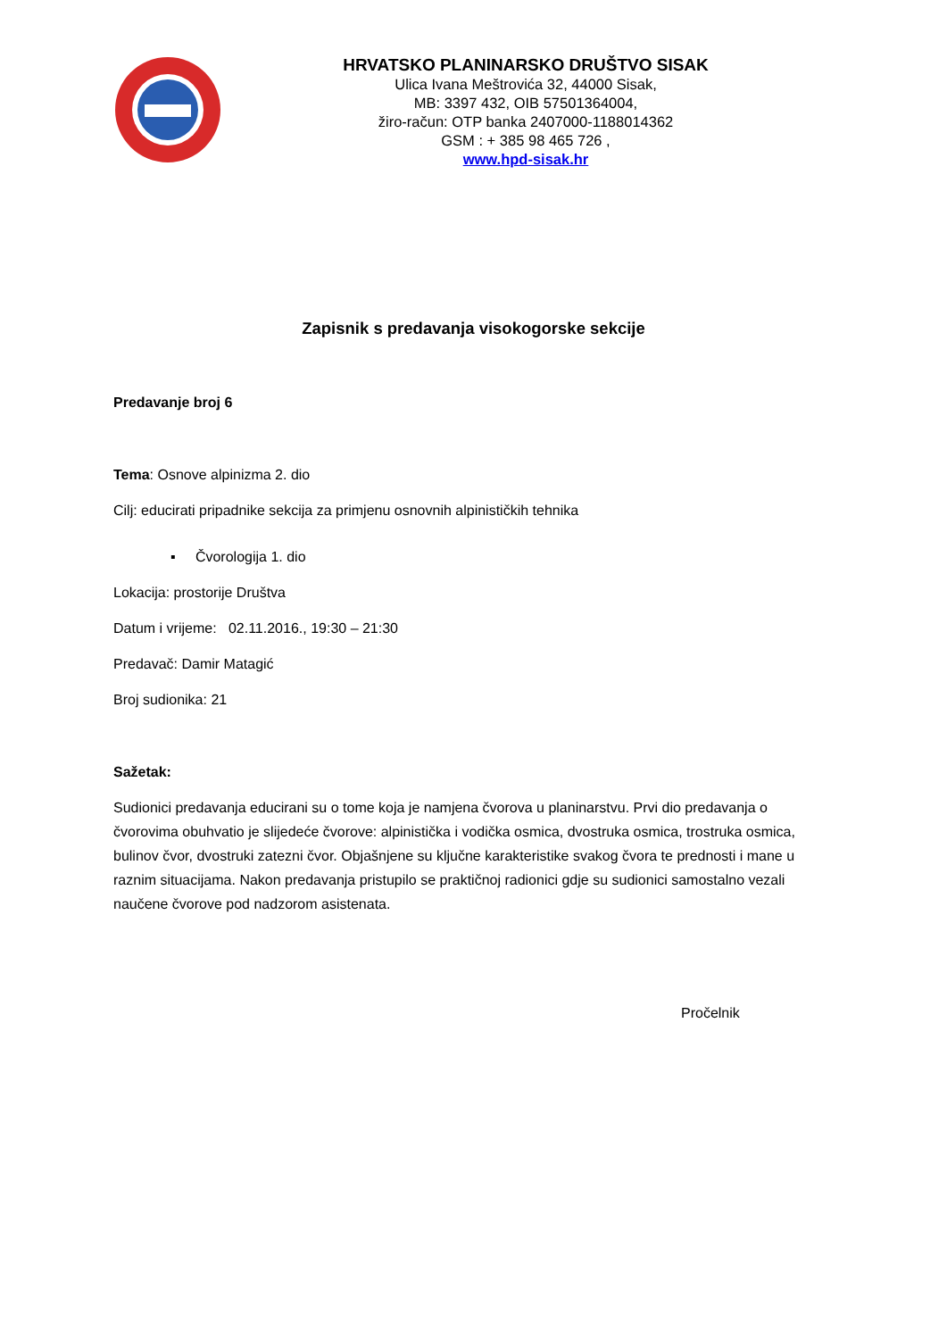HRVATSKO PLANINARSKO DRUŠTVO SISAK
Ulica Ivana Meštrovića 32, 44000 Sisak,
MB: 3397 432, OIB 57501364004,
žiro-račun: OTP banka 2407000-1188014362
GSM : + 385 98 465 726 ,
www.hpd-sisak.hr
Zapisnik s predavanja visokogorske sekcije
Predavanje broj 6
Tema: Osnove alpinizma 2. dio
Cilj: educirati pripadnike sekcija za primjenu osnovnih alpinističkih tehnika
▪ Čvorologija 1. dio
Lokacija: prostorije Društva
Datum i vrijeme: 02.11.2016., 19:30 – 21:30
Predavač: Damir Matagić
Broj sudionika: 21
Sažetak:
Sudionici predavanja educirani su o tome koja je namjena čvorova u planinarstvu. Prvi dio predavanja o čvorovima obuhvatio je slijedeće čvorove: alpinistička i vodička osmica, dvostruka osmica, trostruka osmica, bulinov čvor, dvostruki zatezni čvor. Objašnjene su ključne karakteristike svakog čvora te prednosti i mane u raznim situacijama. Nakon predavanja pristupilo se praktičnoj radionici gdje su sudionici samostalno vezali naučene čvorove pod nadzorom asistenata.
Pročelnik